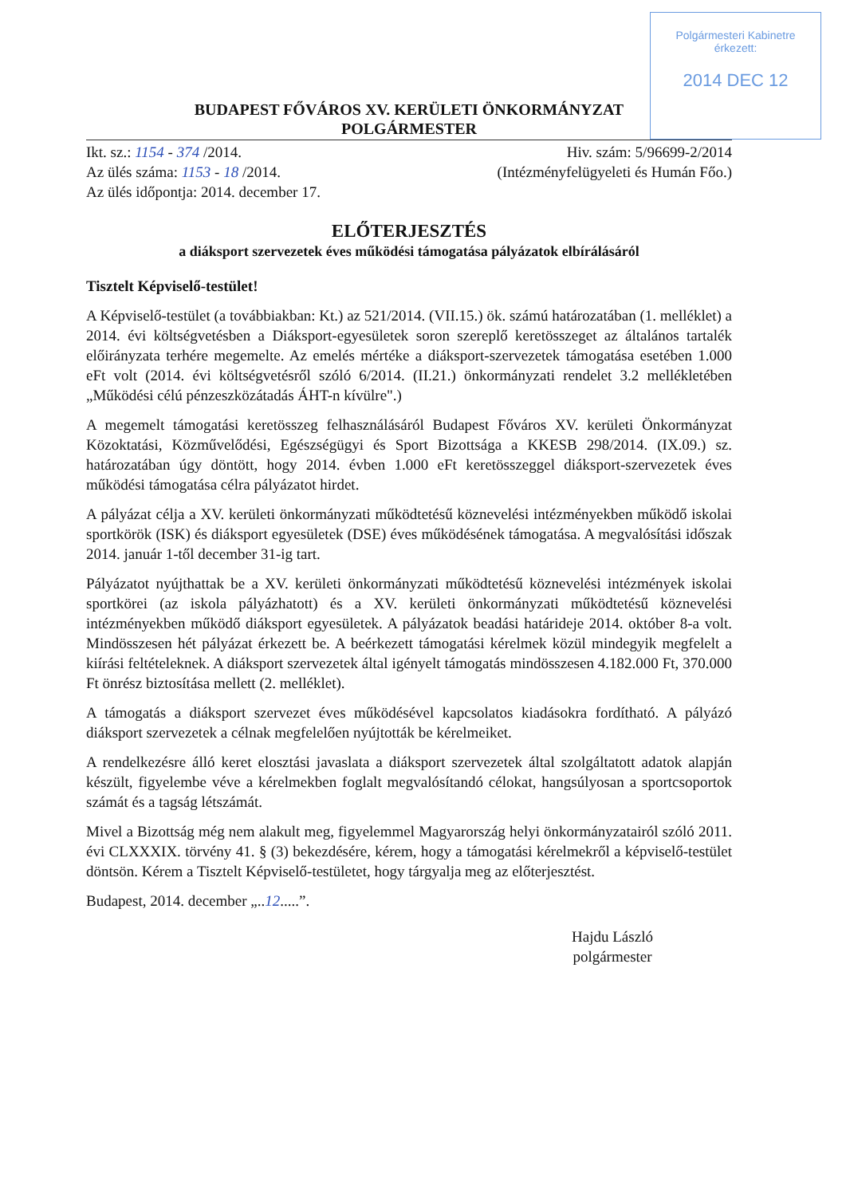Polgármesteri Kabinetre
érkezett:
2014 DEC 12
BUDAPEST FŐVÁROS XV. KERÜLETI ÖNKORMÁNYZAT
POLGÁRMESTER
Ikt. sz.: 1154 - 374 /2014.
Az ülés száma: 1153 - 18 /2014.
Az ülés időpontja: 2014. december 17.
Hiv. szám: 5/96699-2/2014
(Intézményfelügyeleti és Humán Főo.)
ELŐTERJESZTÉS
a diáksport szervezetek éves működési támogatása pályázatok elbírálásáról
Tisztelt Képviselő-testület!
A Képviselő-testület (a továbbiakban: Kt.) az 521/2014. (VII.15.) ök. számú határozatában (1. melléklet) a 2014. évi költségvetésben a Diáksport-egyesületek soron szereplő keretösszeget az általános tartalék előirányzata terhére megemelte. Az emelés mértéke a diáksport-szervezetek támogatása esetében 1.000 eFt volt (2014. évi költségvetésről szóló 6/2014. (II.21.) önkormányzati rendelet 3.2 mellékletében „Működési célú pénzeszközátadás ÁHT-n kívülre".)
A megemelt támogatási keretösszeg felhasználásáról Budapest Főváros XV. kerületi Önkormányzat Közoktatási, Közművelődési, Egészségügyi és Sport Bizottsága a KKESB 298/2014. (IX.09.) sz. határozatában úgy döntött, hogy 2014. évben 1.000 eFt keretösszeggel diáksport-szervezetek éves működési támogatása célra pályázatot hirdet.
A pályázat célja a XV. kerületi önkormányzati működtetésű köznevelési intézményekben működő iskolai sportkörök (ISK) és diáksport egyesületek (DSE) éves működésének támogatása. A megvalósítási időszak 2014. január 1-től december 31-ig tart.
Pályázatot nyújthattak be a XV. kerületi önkormányzati működtetésű köznevelési intézmények iskolai sportkörei (az iskola pályázhatott) és a XV. kerületi önkormányzati működtetésű köznevelési intézményekben működő diáksport egyesületek. A pályázatok beadási határideje 2014. október 8-a volt. Mindösszesen hét pályázat érkezett be. A beérkezett támogatási kérelmek közül mindegyik megfelelt a kiírási feltételeknek. A diáksport szervezetek által igényelt támogatás mindösszesen 4.182.000 Ft, 370.000 Ft önrész biztosítása mellett (2. melléklet).
A támogatás a diáksport szervezet éves működésével kapcsolatos kiadásokra fordítható. A pályázó diáksport szervezetek a célnak megfelelően nyújtották be kérelmeiket.
A rendelkezésre álló keret elosztási javaslata a diáksport szervezetek által szolgáltatott adatok alapján készült, figyelembe véve a kérelmekben foglalt megvalósítandó célokat, hangsúlyosan a sportcsoportok számát és a tagság létszámát.
Mivel a Bizottság még nem alakult meg, figyelemmel Magyarország helyi önkormányzatairól szóló 2011. évi CLXXXIX. törvény 41. § (3) bekezdésére, kérem, hogy a támogatási kérelmekről a képviselő-testület döntsön. Kérem a Tisztelt Képviselő-testületet, hogy tárgyalja meg az előterjesztést.
Budapest, 2014. december „..12.....”.
Hajdu László
polgármester